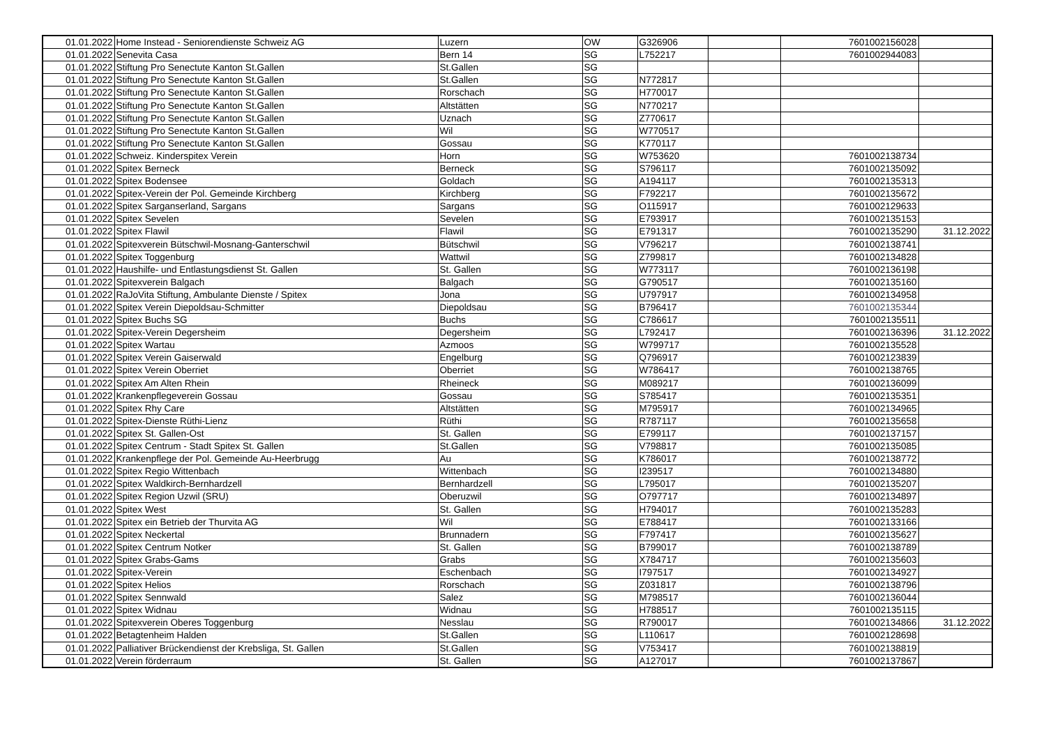| 01.01.2022 | Home Instead - Seniorendienste Schweiz AG | Luzern | OW | G326906 | | 7601002156028 | |
| 01.01.2022 | Senevita Casa | Bern 14 | SG | L752217 | | 7601002944083 | |
| 01.01.2022 | Stiftung Pro Senectute Kanton St.Gallen | St.Gallen | SG | | | | |
| 01.01.2022 | Stiftung Pro Senectute Kanton St.Gallen | St.Gallen | SG | N772817 | | | |
| 01.01.2022 | Stiftung Pro Senectute Kanton St.Gallen | Rorschach | SG | H770017 | | | |
| 01.01.2022 | Stiftung Pro Senectute Kanton St.Gallen | Altstätten | SG | N770217 | | | |
| 01.01.2022 | Stiftung Pro Senectute Kanton St.Gallen | Uznach | SG | Z770617 | | | |
| 01.01.2022 | Stiftung Pro Senectute Kanton St.Gallen | Wil | SG | W770517 | | | |
| 01.01.2022 | Stiftung Pro Senectute Kanton St.Gallen | Gossau | SG | K770117 | | | |
| 01.01.2022 | Schweiz. Kinderspitex Verein | Horn | SG | W753620 | | 7601002138734 | |
| 01.01.2022 | Spitex Berneck | Berneck | SG | S796117 | | 7601002135092 | |
| 01.01.2022 | Spitex Bodensee | Goldach | SG | A194117 | | 7601002135313 | |
| 01.01.2022 | Spitex-Verein der Pol. Gemeinde Kirchberg | Kirchberg | SG | F792217 | | 7601002135672 | |
| 01.01.2022 | Spitex Sarganserland, Sargans | Sargans | SG | O115917 | | 7601002129633 | |
| 01.01.2022 | Spitex Sevelen | Sevelen | SG | E793917 | | 7601002135153 | |
| 01.01.2022 | Spitex Flawil | Flawil | SG | E791317 | | 7601002135290 | 31.12.2022 |
| 01.01.2022 | Spitexverein Bütschwil-Mosnang-Ganterschwil | Bütschwil | SG | V796217 | | 7601002138741 | |
| 01.01.2022 | Spitex Toggenburg | Wattwil | SG | Z799817 | | 7601002134828 | |
| 01.01.2022 | Haushilfe- und Entlastungsdienst St. Gallen | St. Gallen | SG | W773117 | | 7601002136198 | |
| 01.01.2022 | Spitexverein Balgach | Balgach | SG | G790517 | | 7601002135160 | |
| 01.01.2022 | RaJoVita Stiftung, Ambulante Dienste / Spitex | Jona | SG | U797917 | | 7601002134958 | |
| 01.01.2022 | Spitex Verein Diepoldsau-Schmitter | Diepoldsau | SG | B796417 | | 7601002135344 | |
| 01.01.2022 | Spitex Buchs SG | Buchs | SG | C786617 | | 7601002135511 | |
| 01.01.2022 | Spitex-Verein Degersheim | Degersheim | SG | L792417 | | 7601002136396 | 31.12.2022 |
| 01.01.2022 | Spitex Wartau | Azmoos | SG | W799717 | | 7601002135528 | |
| 01.01.2022 | Spitex Verein Gaiserwald | Engelburg | SG | Q796917 | | 7601002123839 | |
| 01.01.2022 | Spitex Verein Oberriet | Oberriet | SG | W786417 | | 7601002138765 | |
| 01.01.2022 | Spitex Am Alten Rhein | Rheineck | SG | M089217 | | 7601002136099 | |
| 01.01.2022 | Krankenpflegeverein Gossau | Gossau | SG | S785417 | | 7601002135351 | |
| 01.01.2022 | Spitex Rhy Care | Altstätten | SG | M795917 | | 7601002134965 | |
| 01.01.2022 | Spitex-Dienste Rüthi-Lienz | Rüthi | SG | R787117 | | 7601002135658 | |
| 01.01.2022 | Spitex St. Gallen-Ost | St. Gallen | SG | E799117 | | 7601002137157 | |
| 01.01.2022 | Spitex Centrum - Stadt Spitex St. Gallen | St.Gallen | SG | V798817 | | 7601002135085 | |
| 01.01.2022 | Krankenpflege der Pol. Gemeinde Au-Heerbrugg | Au | SG | K786017 | | 7601002138772 | |
| 01.01.2022 | Spitex Regio Wittenbach | Wittenbach | SG | I239517 | | 7601002134880 | |
| 01.01.2022 | Spitex Waldkirch-Bernhardzell | Bernhardzell | SG | L795017 | | 7601002135207 | |
| 01.01.2022 | Spitex Region Uzwil (SRU) | Oberuzwil | SG | O797717 | | 7601002134897 | |
| 01.01.2022 | Spitex West | St. Gallen | SG | H794017 | | 7601002135283 | |
| 01.01.2022 | Spitex ein Betrieb der Thurvita AG | Wil | SG | E788417 | | 7601002133166 | |
| 01.01.2022 | Spitex Neckertal | Brunnadern | SG | F797417 | | 7601002135627 | |
| 01.01.2022 | Spitex Centrum Notker | St. Gallen | SG | B799017 | | 7601002138789 | |
| 01.01.2022 | Spitex Grabs-Gams | Grabs | SG | X784717 | | 7601002135603 | |
| 01.01.2022 | Spitex-Verein | Eschenbach | SG | I797517 | | 7601002134927 | |
| 01.01.2022 | Spitex Helios | Rorschach | SG | Z031817 | | 7601002138796 | |
| 01.01.2022 | Spitex Sennwald | Salez | SG | M798517 | | 7601002136044 | |
| 01.01.2022 | Spitex Widnau | Widnau | SG | H788517 | | 7601002135115 | |
| 01.01.2022 | Spitexverein Oberes Toggenburg | Nesslau | SG | R790017 | | 7601002134866 | 31.12.2022 |
| 01.01.2022 | Betagtenheim Halden | St.Gallen | SG | L110617 | | 7601002128698 | |
| 01.01.2022 | Palliativer Brückendienst der Krebsliga, St. Gallen | St.Gallen | SG | V753417 | | 7601002138819 | |
| 01.01.2022 | Verein förderraum | St. Gallen | SG | A127017 | | 7601002137867 | |